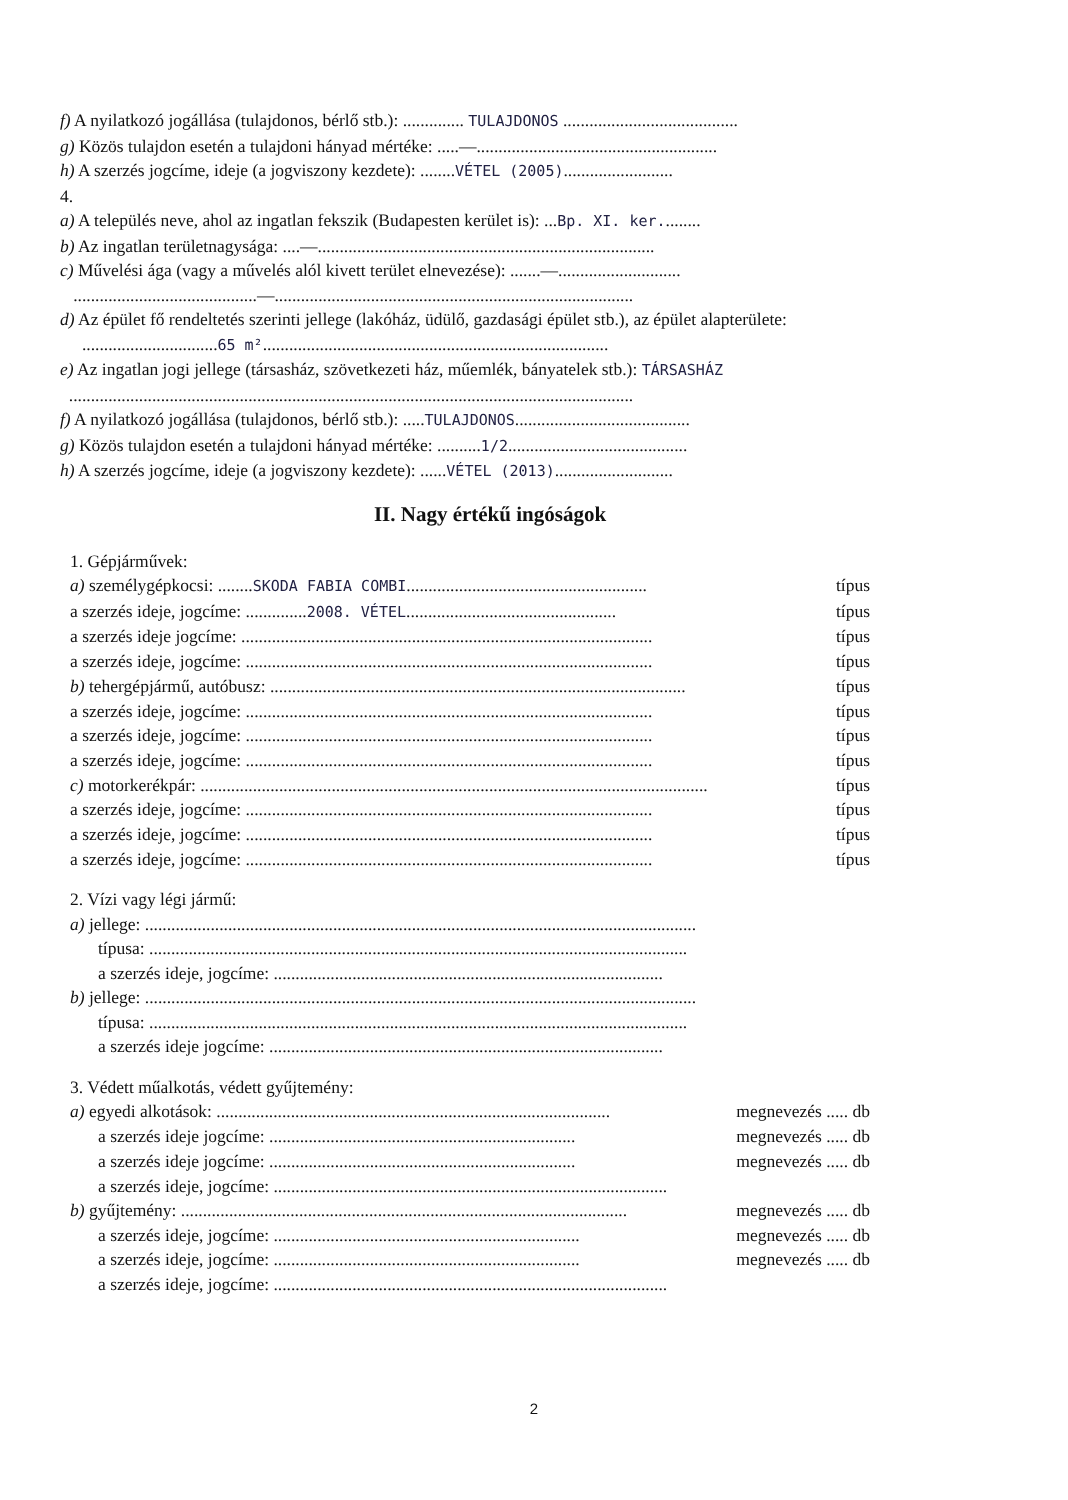f) A nyilatkozó jogállása (tulajdonos, bérlő stb.): .............. TULAJDONOS ........................................
g) Közös tulajdon esetén a tulajdoni hányad mértéke: .....—.......................................................
h) A szerzés jogcíme, ideje (a jogviszony kezdete): ........VÉTEL (2005).........................
4.
a) A település neve, ahol az ingatlan fekszik (Budapesten kerület is): ...Bp. XI. ker.........
b) Az ingatlan területnagysága: ....—.............................................................................
c) Művelési ága (vagy a művelés alól kivett terület elnevezése): .......—............................
..........................................—..................................................................................
d) Az épület fő rendeltetés szerinti jellege (lakóház, üdülő, gazdasági épület stb.), az épület alapterülete:
...............................65 m²...............................................................................
e) Az ingatlan jogi jellege (társasház, szövetkezeti ház, műemlék, bányatelek stb.): TÁRSASHÁZ
.................................................................................................................................
f) A nyilatkozó jogállása (tulajdonos, bérlő stb.): .....TULAJDONOS........................................
g) Közös tulajdon esetén a tulajdoni hányad mértéke: ..........1/2.........................................
h) A szerzés jogcíme, ideje (a jogviszony kezdete): ......VÉTEL (2013)...........................
II. Nagy értékű ingóságok
1. Gépjárművek:
a) személygépkocsi: ........SKODA FABIA COMBI....................................................... típus
a szerzés ideje, jogcíme: ..............2008. VÉTEL................................................ típus
a szerzés ideje jogcíme: .............................................................................................. típus
a szerzés ideje, jogcíme: ............................................................................................. típus
b) tehergépjármű, autóbusz: ............................................................................................... típus
a szerzés ideje, jogcíme: ............................................................................................. típus
a szerzés ideje, jogcíme: ............................................................................................. típus
a szerzés ideje, jogcíme: ............................................................................................. típus
c) motorkerékpár: .................................................................................................................... típus
a szerzés ideje, jogcíme: ............................................................................................. típus
a szerzés ideje, jogcíme: ............................................................................................. típus
a szerzés ideje, jogcíme: ............................................................................................. típus
2. Vízi vagy légi jármű:
a) jellege: ..............................................................................................................................
típusa: ...........................................................................................................................
a szerzés ideje, jogcíme: .........................................................................................
b) jellege: ..............................................................................................................................
típusa: ...........................................................................................................................
a szerzés ideje jogcíme: ..........................................................................................
3. Védett műalkotás, védett gyűjtemény:
a) egyedi alkotások: .......................................................................................... megnevezés ..... db
a szerzés ideje jogcíme: ...................................................................... megnevezés ..... db
a szerzés ideje jogcíme: ...................................................................... megnevezés ..... db
a szerzés ideje, jogcíme: ..........................................................................................
b) gyűjtemény: ...................................................................................................... megnevezés ..... db
a szerzés ideje, jogcíme: ...................................................................... megnevezés ..... db
a szerzés ideje, jogcíme: ...................................................................... megnevezés ..... db
a szerzés ideje, jogcíme: ..........................................................................................
2